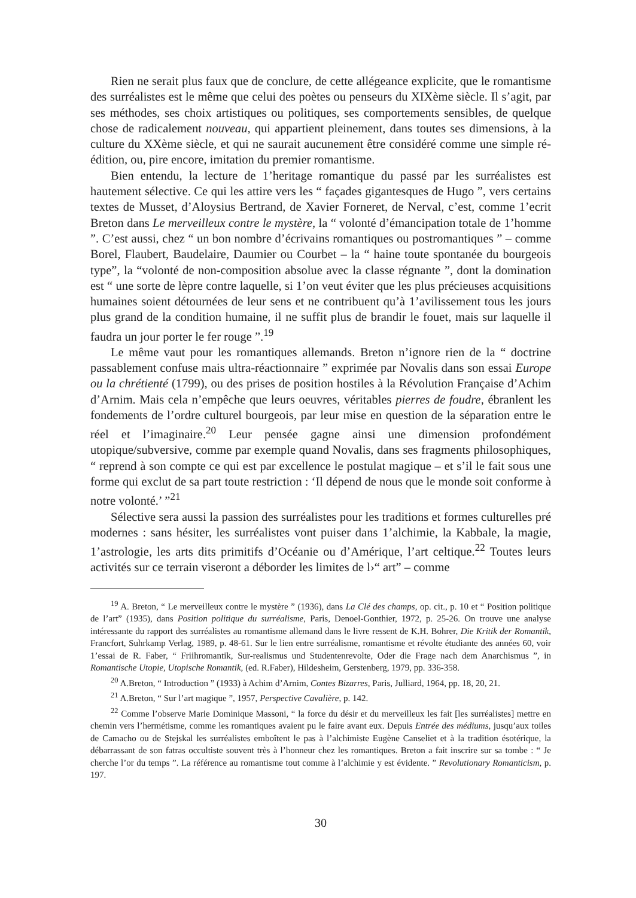Rien ne serait plus faux que de conclure, de cette allégeance explicite, que le romantisme des surréalistes est le même que celui des poètes ou penseurs du XIXème siècle. Il s’agit, par ses méthodes, ses choix artistiques ou politiques, ses comportements sensibles, de quelque chose de radicalement nouveau, qui appartient pleinement, dans toutes ses dimensions, à la culture du XXème siècle, et qui ne saurait aucunement être considéré comme une simple ré-édition, ou, pire encore, imitation du premier romantisme.
Bien entendu, la lecture de 1’heritage romantique du passé par les surréalistes est hautement sélective. Ce qui les attire vers les “ façades gigantesques de Hugo ”, vers certains textes de Musset, d’Aloysius Bertrand, de Xavier Forneret, de Nerval, c’est, comme 1’ecrit Breton dans Le merveilleux contre le mystère, la “ volonté d’émancipation totale de 1’homme ”. C’est aussi, chez “ un bon nombre d’écrivains romantiques ou postromantiques ” – comme Borel, Flaubert, Baudelaire, Daumier ou Courbet – la “ haine toute spontanée du bourgeois type”, la “volonté de non-composition absolue avec la classe régnante ”, dont la domination est “ une sorte de lèpre contre laquelle, si 1’on veut éviter que les plus précieuses acquisitions humaines soient détournées de leur sens et ne contribuent qu’à 1’avilissement tous les jours plus grand de la condition humaine, il ne suffit plus de brandir le fouet, mais sur laquelle il faudra un jour porter le fer rouge ”.<sup>19</sup>
Le même vaut pour les romantiques allemands. Breton n’ignore rien de la “ doctrine passablement confuse mais ultra-réactionnaire ” exprimée par Novalis dans son essai Europe ou la chrétienté (1799), ou des prises de position hostiles à la Révolution Française d’Achim d’Arnim. Mais cela n’empêche que leurs oeuvres, véritables pierres de foudre, ébranlent les fondements de l’ordre culturel bourgeois, par leur mise en question de la séparation entre le réel et l’imaginaire.<sup>20</sup> Leur pensée gagne ainsi une dimension profondément utopique/subversive, comme par exemple quand Novalis, dans ses fragments philosophiques, “ reprend à son compte ce qui est par excellence le postulat magique – et s’il le fait sous une forme qui exclut de sa part toute restriction : ‘Il dépend de nous que le monde soit conforme à notre volonté.’ ”<sup>21</sup>
Sélective sera aussi la passion des surréalistes pour les traditions et formes culturelles pré modernes : sans hésiter, les surréalistes vont puiser dans 1’alchimie, la Kabbale, la magie, 1’astrologie, les arts dits primitifs d’Océanie ou d’Amérique, l’art celtique.<sup>22</sup> Toutes leurs activités sur ce terrain viseront a déborder les limites de l›“ art” – comme
<sup>19</sup> A. Breton, “ Le merveilleux contre le mystère ” (1936), dans La Clé des champs, op. cit., p. 10 et “ Position politique de l’art” (1935), dans Position politique du surréalisme, Paris, Denoel-Gonthier, 1972, p. 25-26. On trouve une analyse intéressante du rapport des surréalistes au romantisme allemand dans le livre ressent de K.H. Bohrer, Die Kritik der Romantik, Francfort, Suhrkamp Verlag, 1989, p. 48-61. Sur le lien entre surréalisme, romantisme et révolte étudiante des années 60, voir 1’essai de R. Faber, “ Friihromantik, Sur-realismus und Studentenrevolte, Oder die Frage nach dem Anarchismus ”, in Romantische Utopie, Utopische Romantik, (ed. R.Faber), Hildesheim, Gerstenberg, 1979, pp. 336-358.
<sup>20</sup> A.Breton, “ Introduction ” (1933) à Achim d’Arnim, Contes Bizarres, Paris, Julliard, 1964, pp. 18, 20, 21.
<sup>21</sup> A.Breton, “ Sur l’art magique ”, 1957, Perspective Cavalière, p. 142.
<sup>22</sup> Comme l’observe Marie Dominique Massoni, “ la force du désir et du merveilleux les fait [les surréalistes] mettre en chemin vers l’hermétisme, comme les romantiques avaient pu le faire avant eux. Depuis Entrée des médiums, jusqu’aux toiles de Camacho ou de Stejskal les surréalistes emboîtent le pas à l’alchimiste Eugène Canseliet et à la tradition ésotérique, la débarrassant de son fatras occultiste souvent très à l’honneur chez les romantiques. Breton a fait inscrire sur sa tombe : “ Je cherche l’or du temps ”. La référence au romantisme tout comme à l’alchimie y est évidente. ” Revolutionary Romanticism, p. 197.
30